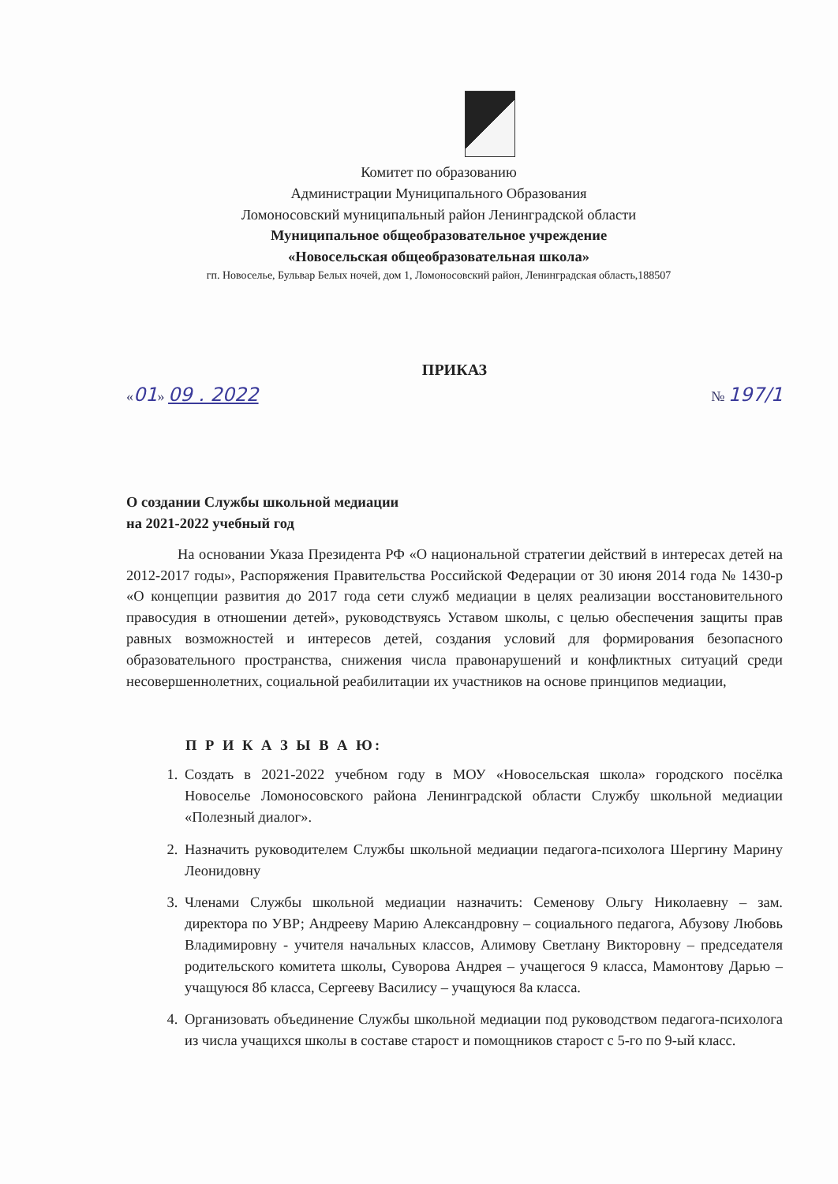Комитет по образованию
Администрации Муниципального Образования
Ломоносовский муниципальный район Ленинградской области
Муниципальное общеобразовательное учреждение
«Новосельская общеобразовательная школа»
гп. Новоселье, Бульвар Белых ночей, дом 1, Ломоносовский район, Ленинградская область,188507
ПРИКАЗ
«01» 09 . 2022 № 197/1
О создании Службы школьной медиации
на 2021-2022 учебный год
На основании Указа Президента РФ «О национальной стратегии действий в интересах детей на 2012-2017 годы», Распоряжения Правительства Российской Федерации от 30 июня 2014 года № 1430-р «О концепции развития до 2017 года сети служб медиации в целях реализации восстановительного правосудия в отношении детей», руководствуясь Уставом школы, с целью обеспечения защиты прав равных возможностей и интересов детей, создания условий для формирования безопасного образовательного пространства, снижения числа правонарушений и конфликтных ситуаций среди несовершеннолетних, социальной реабилитации их участников на основе принципов медиации,
П Р И К А З Ы В А Ю:
1. Создать в 2021-2022 учебном году в МОУ «Новосельская школа» городского посёлка Новоселье Ломоносовского района Ленинградской области Службу школьной медиации «Полезный диалог».
2. Назначить руководителем Службы школьной медиации педагога-психолога Шергину Марину Леонидовну
3. Членами Службы школьной медиации назначить: Семенову Ольгу Николаевну – зам. директора по УВР; Андрееву Марию Александровну – социального педагога, Абузову Любовь Владимировну - учителя начальных классов, Алимову Светлану Викторовну – председателя родительского комитета школы, Суворова Андрея – учащегося 9 класса, Мамонтову Дарью – учащуюся 8б класса, Сергееву Василису – учащуюся 8а класса.
4. Организовать объединение Службы школьной медиации под руководством педагога-психолога из числа учащихся школы в составе старост и помощников старост с 5-го по 9-ый класс.